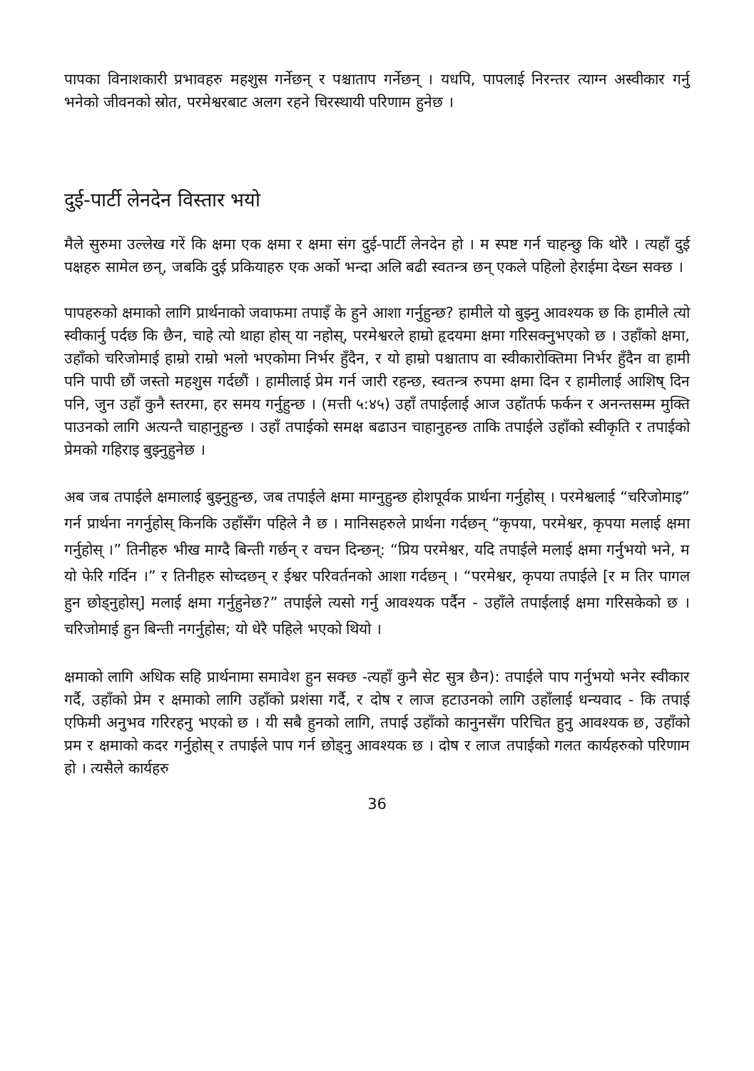पापका विनाशकारी प्रभावहरु महशुस गर्नेछन् र पश्चाताप गर्नेछन् । यधपि, पापलाई निरन्तर त्याग्न अस्वीकार गर्नु भनेको जीवनको स्रोत, परमेश्वरबाट अलग रहने चिरस्थायी परिणाम हुनेछ ।
दुई-पार्टी लेनदेन विस्तार भयो
मैले सुरुमा उल्लेख गरें कि क्षमा एक क्षमा र क्षमा संग दुई-पार्टी लेनदेन हो । म स्पष्ट गर्न चाहन्छु कि थोरै । त्यहाँ दुई पक्षहरु सामेल छन्, जबकि दुई प्रकियाहरु एक अर्को भन्दा अलि बढी स्वतन्त्र छन् एकले पहिलो हेराईमा देख्न सक्छ ।
पापहरुको क्षमाको लागि प्रार्थनाको जवाफमा तपाइँ के हुने आशा गर्नुहुन्छ? हामीले यो बुझ्नु आवश्यक छ कि हामीले त्यो स्वीकार्नु पर्दछ कि छैन, चाहे त्यो थाहा होस् या नहोस्, परमेश्वरले हाम्रो हृदयमा क्षमा गरिसक्नुभएको छ । उहाँको क्षमा, उहाँको चरिजोमाई हाम्रो राम्रो भलो भएकोमा निर्भर हुँदैन, र यो हाम्रो पश्चाताप वा स्वीकारोक्तिमा निर्भर हुँदैन वा हामी पनि पापी छौं जस्तो महशुस गर्दछौं । हामीलाई प्रेम गर्न जारी रहन्छ, स्वतन्त्र रुपमा क्षमा दिन र हामीलाई आशिष् दिन पनि, जुन उहाँ कुनै स्तरमा, हर समय गर्नुहुन्छ । (मत्ती ५:४५) उहाँ तपाईलाई आज उहाँतर्फ फर्कन र अनन्तसम्म मुक्ति पाउनको लागि अत्यन्तै चाहानुहुन्छ । उहाँ तपाईको समक्ष बढाउन चाहानुहन्छ ताकि तपाईले उहाँको स्वीकृति र तपाईको प्रेमको गहिराइ बुझ्नुहुनेछ ।
अब जब तपाईले क्षमालाई बुझ्नुहुन्छ, जब तपाईले क्षमा माग्नुहुन्छ होशपूर्वक प्रार्थना गर्नुहोस् । परमेश्वलाई “चरिजोमाइ” गर्न प्रार्थना नगर्नुहोस् किनकि उहाँसँग पहिले नै छ । मानिसहरुले प्रार्थना गर्दछन् “कृपया, परमेश्वर, कृपया मलाई क्षमा गर्नुहोस् ।” तिनीहरु भीख माग्दै बिन्ती गर्छन् र वचन दिन्छन्: “प्रिय परमेश्वर, यदि तपाईले मलाई क्षमा गर्नुभयो भने, म यो फेरि गर्दिन ।” र तिनीहरु सोच्दछन् र ईश्वर परिवर्तनको आशा गर्दछन् । “परमेश्वर, कृपया तपाईले [र म तिर पागल हुन छोड्नुहोस्] मलाई क्षमा गर्नुहुनेछ?” तपाईले त्यसो गर्नु आवश्यक पर्दैन - उहाँले तपाईलाई क्षमा गरिसकेको छ । चरिजोमाई हुन बिन्ती नगर्नुहोस; यो धेरै पहिले भएको थियो ।
क्षमाको लागि अधिक सहि प्रार्थनामा समावेश हुन सक्छ -त्यहाँ कुनै सेट सुत्र छैन): तपाईले पाप गर्नुभयो भनेर स्वीकार गर्दै, उहाँको प्रेम र क्षमाको लागि उहाँको प्रशंसा गर्दै, र दोष र लाज हटाउनको लागि उहाँलाई धन्यवाद - कि तपाई एफिमी अनुभव गरिरहनु भएको छ । यी सबै हुनको लागि, तपाई उहाँको कानुनसँग परिचित हुनु आवश्यक छ, उहाँको प्रम र क्षमाको कदर गर्नुहोस् र तपाईले पाप गर्न छोड्नु आवश्यक छ । दोष र लाज तपाईको गलत कार्यहरुको परिणाम हो । त्यसैले कार्यहरु
36